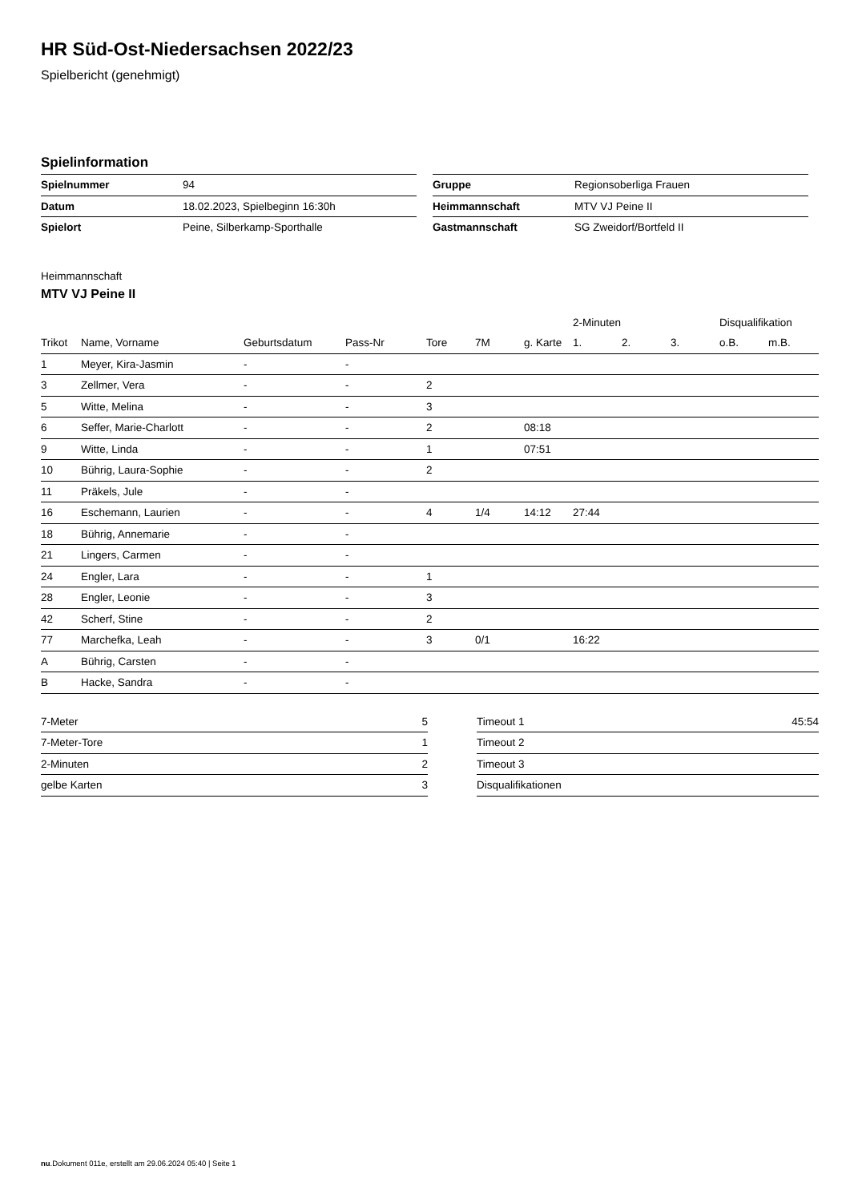HR Süd-Ost-Niedersachsen 2022/23
Spielbericht (genehmigt)
Spielinformation
| Spielnummer | 94 |
| Datum | 18.02.2023, Spielbeginn 16:30h |
| Spielort | Peine, Silberkamp-Sporthalle |
| Gruppe | Regionsoberliga Frauen |
| Heimmannschaft | MTV VJ Peine II |
| Gastmannschaft | SG Zweidorf/Bortfeld II |
Heimmannschaft
MTV VJ Peine II
| | | | | | | | 2-Minuten | | | Disqualifikation | |
| --- | --- | --- | --- | --- | --- | --- | --- | --- | --- | --- | --- |
| Trikot | Name, Vorname | Geburtsdatum | Pass-Nr | Tore | 7M | g. Karte | 1. | 2. | 3. | o.B. | m.B. |
| 1 | Meyer, Kira-Jasmin | - | - | | | | | | | | |
| 3 | Zellmer, Vera | - | - | 2 | | | | | | | |
| 5 | Witte, Melina | - | - | 3 | | | | | | | |
| 6 | Seffer, Marie-Charlott | - | - | 2 | | 08:18 | | | | | |
| 9 | Witte, Linda | - | - | 1 | | 07:51 | | | | | |
| 10 | Bührig, Laura-Sophie | - | - | 2 | | | | | | | |
| 11 | Präkels, Jule | - | - | | | | | | | | |
| 16 | Eschemann, Laurien | - | - | 4 | 1/4 | 14:12 | 27:44 | | | | |
| 18 | Bührig, Annemarie | - | - | | | | | | | | |
| 21 | Lingers, Carmen | - | - | | | | | | | | |
| 24 | Engler, Lara | - | - | 1 | | | | | | | |
| 28 | Engler, Leonie | - | - | 3 | | | | | | | |
| 42 | Scherf, Stine | - | - | 2 | | | | | | | |
| 77 | Marchefka, Leah | - | - | 3 | 0/1 | | 16:22 | | | | |
| A | Bührig, Carsten | - | - | | | | | | | | |
| B | Hacke, Sandra | - | - | | | | | | | | |
| 7-Meter | 5 |
| 7-Meter-Tore | 1 |
| 2-Minuten | 2 |
| gelbe Karten | 3 |
| Timeout 1 | 45:54 |
| Timeout 2 | |
| Timeout 3 | |
| Disqualifikationen | |
nu.Dokument 011e, erstellt am 29.06.2024 05:40 | Seite 1